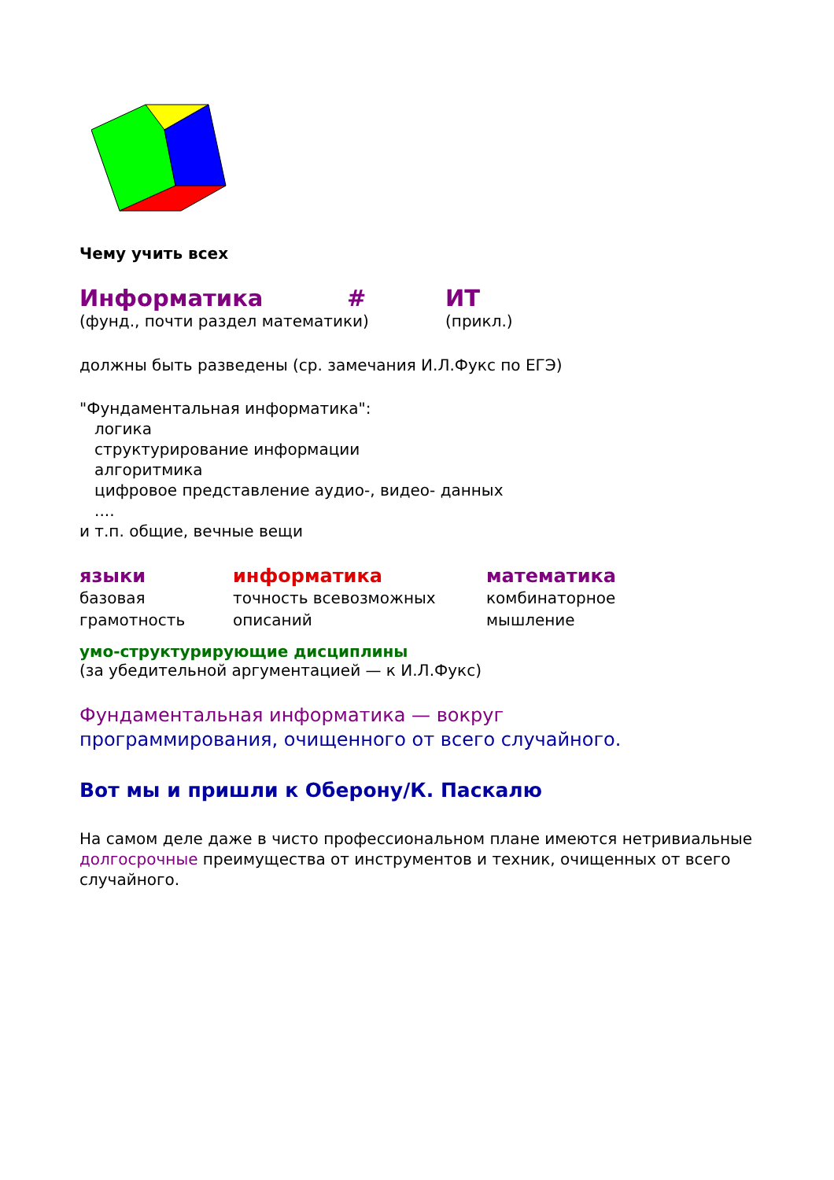Чему учить всех
| Информатика | # | ИТ |
| (фунд., почти раздел математики) | | (прикл.) |
должны быть разведены (ср. замечания И.Л.Фукс по ЕГЭ)
"Фундаментальная информатика":
логика
структурирование информации
алгоритмика
цифровое представление аудио-, видео- данных
....
и т.п. общие, вечные вещи
| языки | информатика | математика |
| базовая грамотность | точность всевозможных описаний | комбинаторное мышление |
умо-структурирующие дисциплины
(за убедительной аргументацией — к И.Л.Фукс)
Фундаментальная информатика — вокруг
программирования, очищенного от всего случайного.
Вот мы и пришли к Оберону/К. Паскалю
На самом деле даже в чисто профессиональном плане имеются нетривиальные долгосрочные преимущества от инструментов и техник, очищенных от всего случайного.